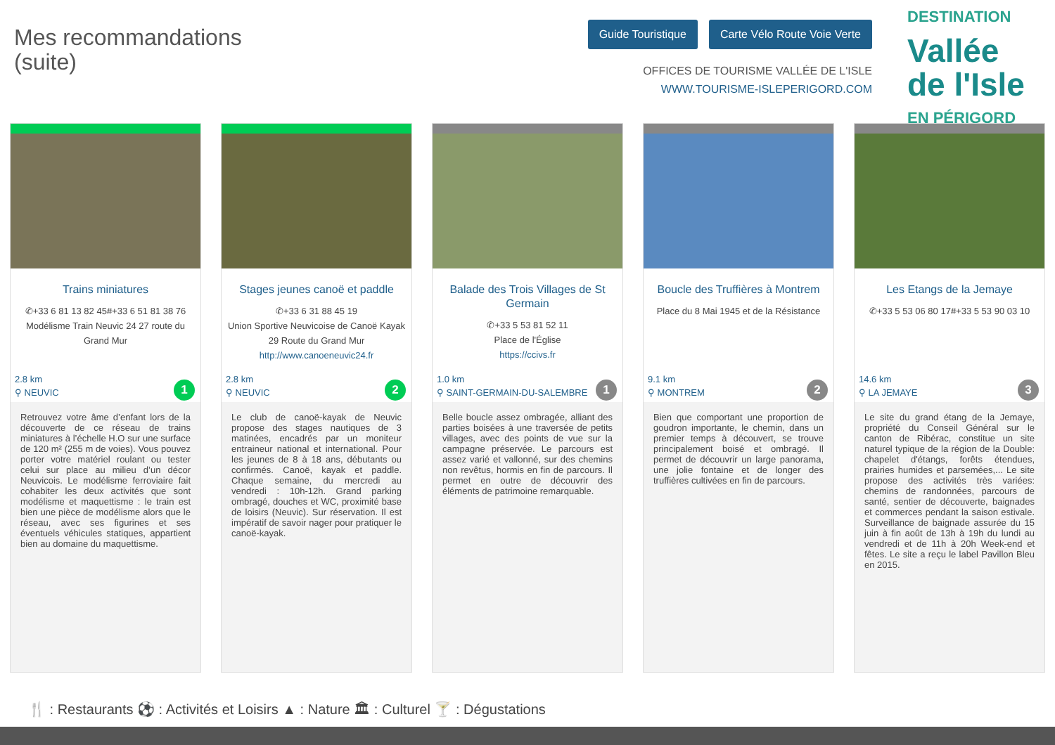Mes recommandations
(suite)
Guide Touristique Carte Vélo Route Voie Verte
OFFICES DE TOURISME VALLÉE DE L'ISLE
WWW.TOURISME-ISLEPERIGORD.COM
DESTINATION
Vallée
de l'Isle
EN PÉRIGORD
Trains miniatures
✆+33 6 81 13 82 45#+33 6 51 81 38 76
Modélisme Train Neuvic 24 27 route du Grand Mur
2.8 km
⚲ NEUVIC
1
Retrouvez votre âme d’enfant lors de la découverte de ce réseau de trains miniatures à l’échelle H.O sur une surface de 120 m² (255 m de voies). Vous pouvez porter votre matériel roulant ou tester celui sur place au milieu d’un décor Neuvicois. Le modélisme ferroviaire fait cohabiter les deux activités que sont modélisme et maquettisme : le train est bien une pièce de modélisme alors que le réseau, avec ses figurines et ses éventuels véhicules statiques, appartient bien au domaine du maquettisme.
Stages jeunes canoë et paddle
✆+33 6 31 88 45 19
Union Sportive Neuvicoise de Canoë Kayak 29 Route du Grand Mur
http://www.canoeneuvic24.fr
2.8 km
⚲ NEUVIC
2
Le club de canoë-kayak de Neuvic propose des stages nautiques de 3 matinées, encadrés par un moniteur entraineur national et international. Pour les jeunes de 8 à 18 ans, débutants ou confirmés. Canoë, kayak et paddle. Chaque semaine, du mercredi au vendredi : 10h-12h. Grand parking ombragé, douches et WC, proximité base de loisirs (Neuvic). Sur réservation. Il est impératif de savoir nager pour pratiquer le canoë-kayak.
Balade des Trois Villages de St Germain
✆+33 5 53 81 52 11
Place de l'Église
https://ccivs.fr
1.0 km
⚲ SAINT-GERMAIN-DU-SALEMBRE
1
Belle boucle assez ombragée, alliant des parties boisées à une traversée de petits villages, avec des points de vue sur la campagne préservée. Le parcours est assez varié et vallonné, sur des chemins non revêtus, hormis en fin de parcours. Il permet en outre de découvrir des éléments de patrimoine remarquable.
Boucle des Truffières à Montrem
Place du 8 Mai 1945 et de la Résistance
9.1 km
⚲ MONTREM
2
Bien que comportant une proportion de goudron importante, le chemin, dans un premier temps à découvert, se trouve principalement boisé et ombragé. Il permet de découvrir un large panorama, une jolie fontaine et de longer des truffières cultivées en fin de parcours.
Les Etangs de la Jemaye
✆+33 5 53 06 80 17#+33 5 53 90 03 10
14.6 km
⚲ LA JEMAYE
3
Le site du grand étang de la Jemaye, propriété du Conseil Général sur le canton de Ribérac, constitue un site naturel typique de la région de la Double: chapelet d'étangs, forêts étendues, prairies humides et parsemées,... Le site propose des activités très variées: chemins de randonnées, parcours de santé, sentier de découverte, baignades et commerces pendant la saison estivale. Surveillance de baignade assurée du 15 juin à fin août de 13h à 19h du lundi au vendredi et de 11h à 20h Week-end et fêtes. Le site a reçu le label Pavillon Bleu en 2015.
🍴 : Restaurants ⚽ : Activités et Loisirs ▲ : Nature 🏛 : Culturel 🍸 : Dégustations